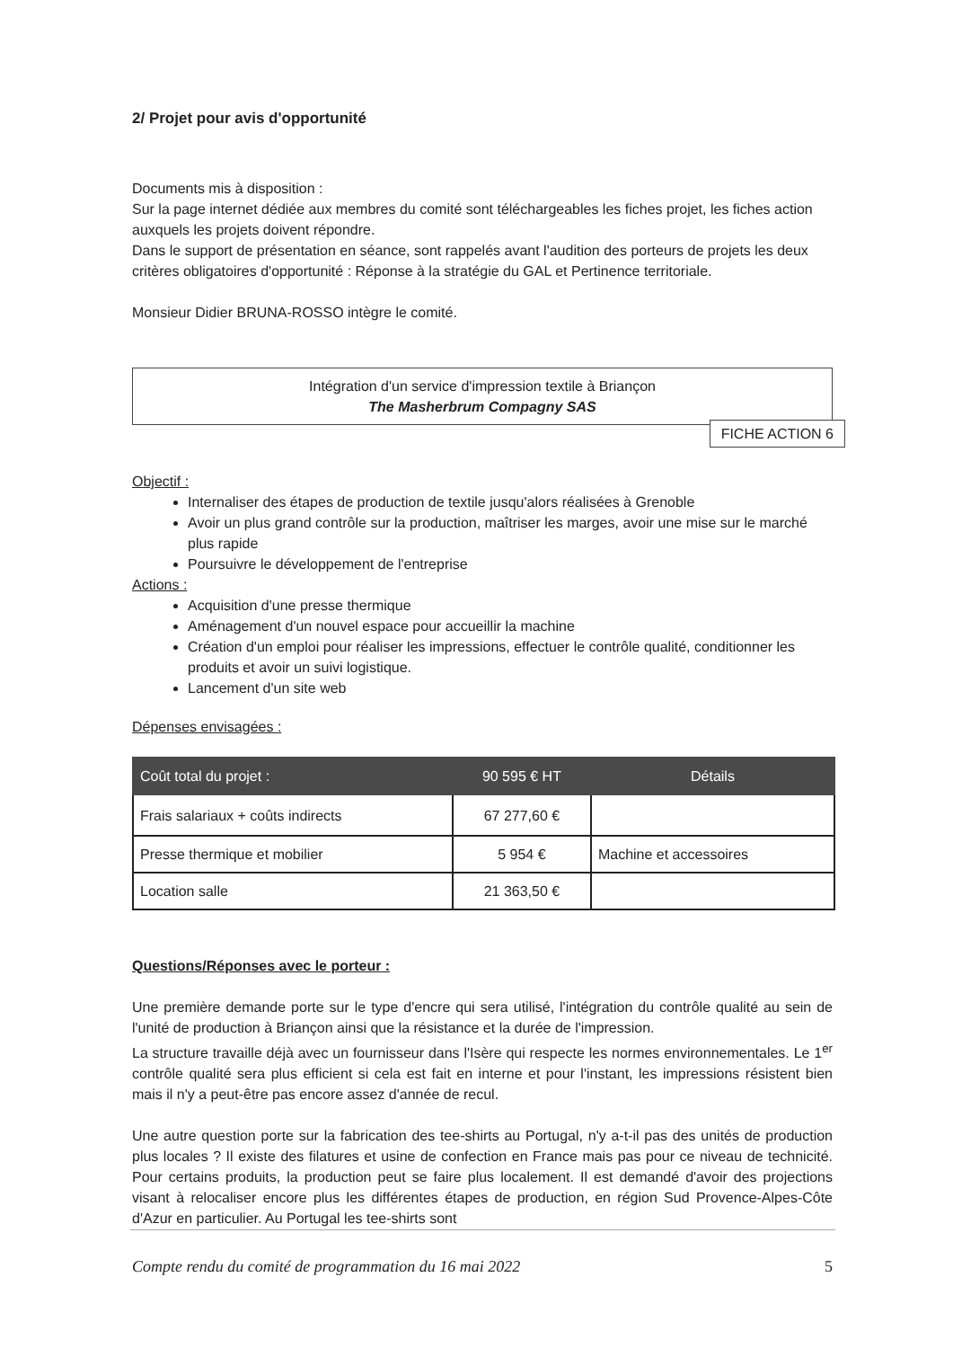2/ Projet pour avis d'opportunité
Documents mis à disposition :
Sur la page internet dédiée aux membres du comité sont téléchargeables les fiches projet, les fiches action auxquels les projets doivent répondre.
Dans le support de présentation en séance, sont rappelés avant l'audition des porteurs de projets les deux critères obligatoires d'opportunité : Réponse à la stratégie du GAL et Pertinence territoriale.
Monsieur Didier BRUNA-ROSSO intègre le comité.
Intégration d'un service d'impression textile à Briançon
The Masherbrum Compagny SAS
FICHE ACTION 6
Objectif :
Internaliser des étapes de production de textile jusqu'alors réalisées à Grenoble
Avoir un plus grand contrôle sur la production, maîtriser les marges, avoir une mise sur le marché plus rapide
Poursuivre le développement de l'entreprise
Actions :
Acquisition d'une presse thermique
Aménagement d'un nouvel espace pour accueillir la machine
Création d'un emploi pour réaliser les impressions, effectuer le contrôle qualité, conditionner les produits et avoir un suivi logistique.
Lancement d'un site web
Dépenses envisagées :
| Coût total du projet : | 90 595 € HT | Détails |
| --- | --- | --- |
| Frais salariaux + coûts indirects | 67 277,60 € | |
| Presse thermique et mobilier | 5 954 € | Machine et accessoires |
| Location salle | 21 363,50 € | |
Questions/Réponses avec le porteur :
Une première demande porte sur le type d'encre qui sera utilisé, l'intégration du contrôle qualité au sein de l'unité de production à Briançon ainsi que la résistance et la durée de l'impression.
La structure travaille déjà avec un fournisseur dans l'Isère qui respecte les normes environnementales. Le 1<sup>er</sup> contrôle qualité sera plus efficient si cela est fait en interne et pour l'instant, les impressions résistent bien mais il n'y a peut-être pas encore assez d'année de recul.
Une autre question porte sur la fabrication des tee-shirts au Portugal, n'y a-t-il pas des unités de production plus locales ? Il existe des filatures et usine de confection en France mais pas pour ce niveau de technicité. Pour certains produits, la production peut se faire plus localement. Il est demandé d'avoir des projections visant à relocaliser encore plus les différentes étapes de production, en région Sud Provence-Alpes-Côte d'Azur en particulier. Au Portugal les tee-shirts sont
Compte rendu du comité de programmation du 16 mai 2022 5